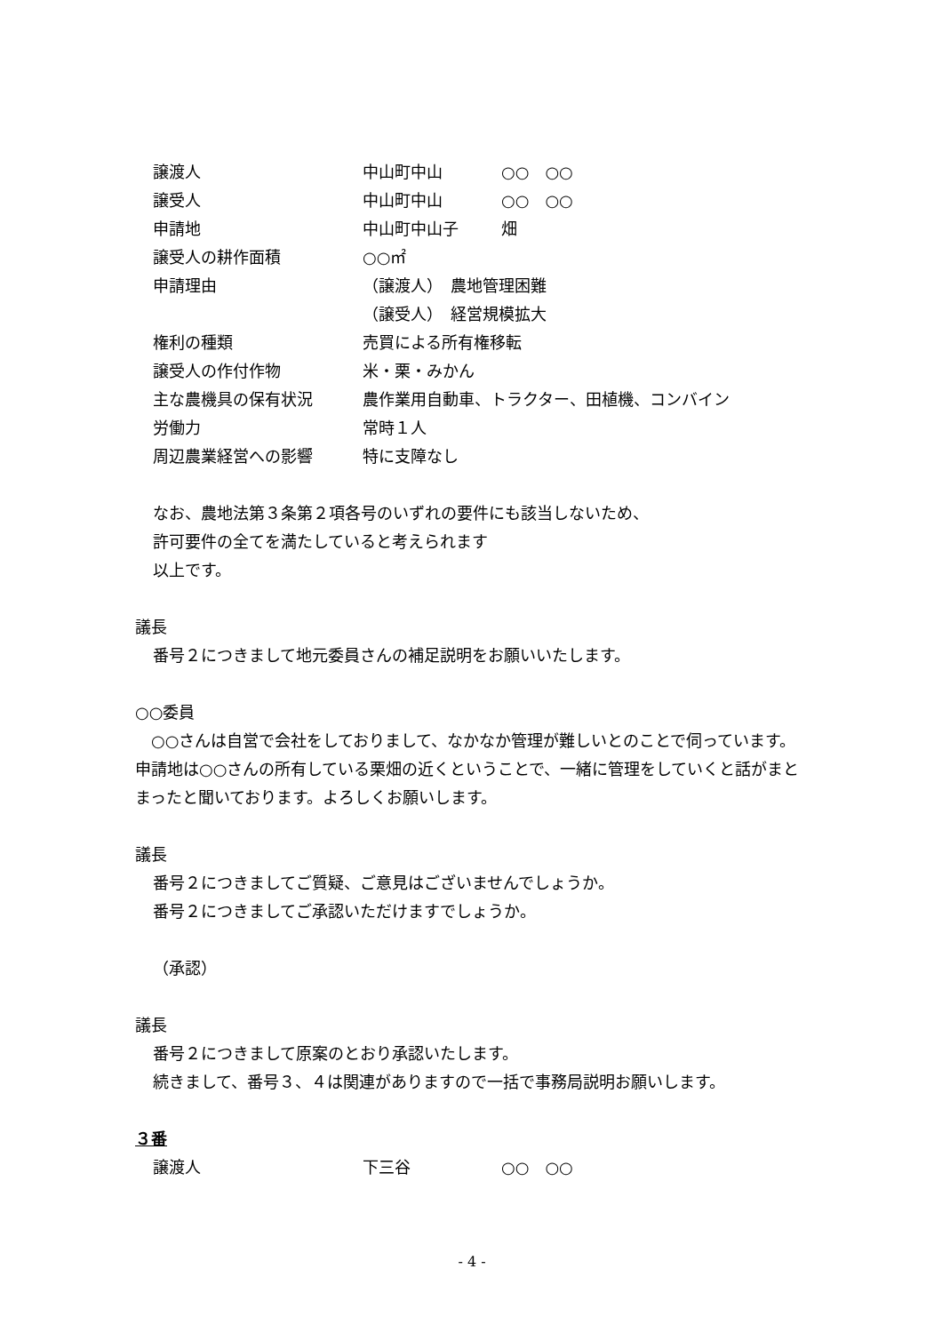譲渡人 中山町中山 ○○　○○
譲受人 中山町中山 ○○　○○
申請地 中山町中山子 畑
譲受人の耕作面積 ○○㎡
申請理由 （譲渡人）　農地管理困難
（譲受人）　経営規模拡大
権利の種類 売買による所有権移転
譲受人の作付作物 米・栗・みかん
主な農機具の保有状況 農作業用自動車、トラクター、田植機、コンバイン
労働力 常時１人
周辺農業経営への影響 特に支障なし
なお、農地法第３条第２項各号のいずれの要件にも該当しないため、
許可要件の全てを満たしていると考えられます
以上です。
議長
番号２につきまして地元委員さんの補足説明をお願いいたします。
○○委員
　○○さんは自営で会社をしておりまして、なかなか管理が難しいとのことで伺っています。申請地は○○さんの所有している栗畑の近くということで、一緒に管理をしていくと話がまとまったと聞いております。よろしくお願いします。
議長
番号２につきましてご質疑、ご意見はございませんでしょうか。
番号２につきましてご承認いただけますでしょうか。
（承認）
議長
番号２につきまして原案のとおり承認いたします。
続きまして、番号３、４は関連がありますので一括で事務局説明お願いします。
３番
譲渡人 下三谷 ○○　○○
- 4 -